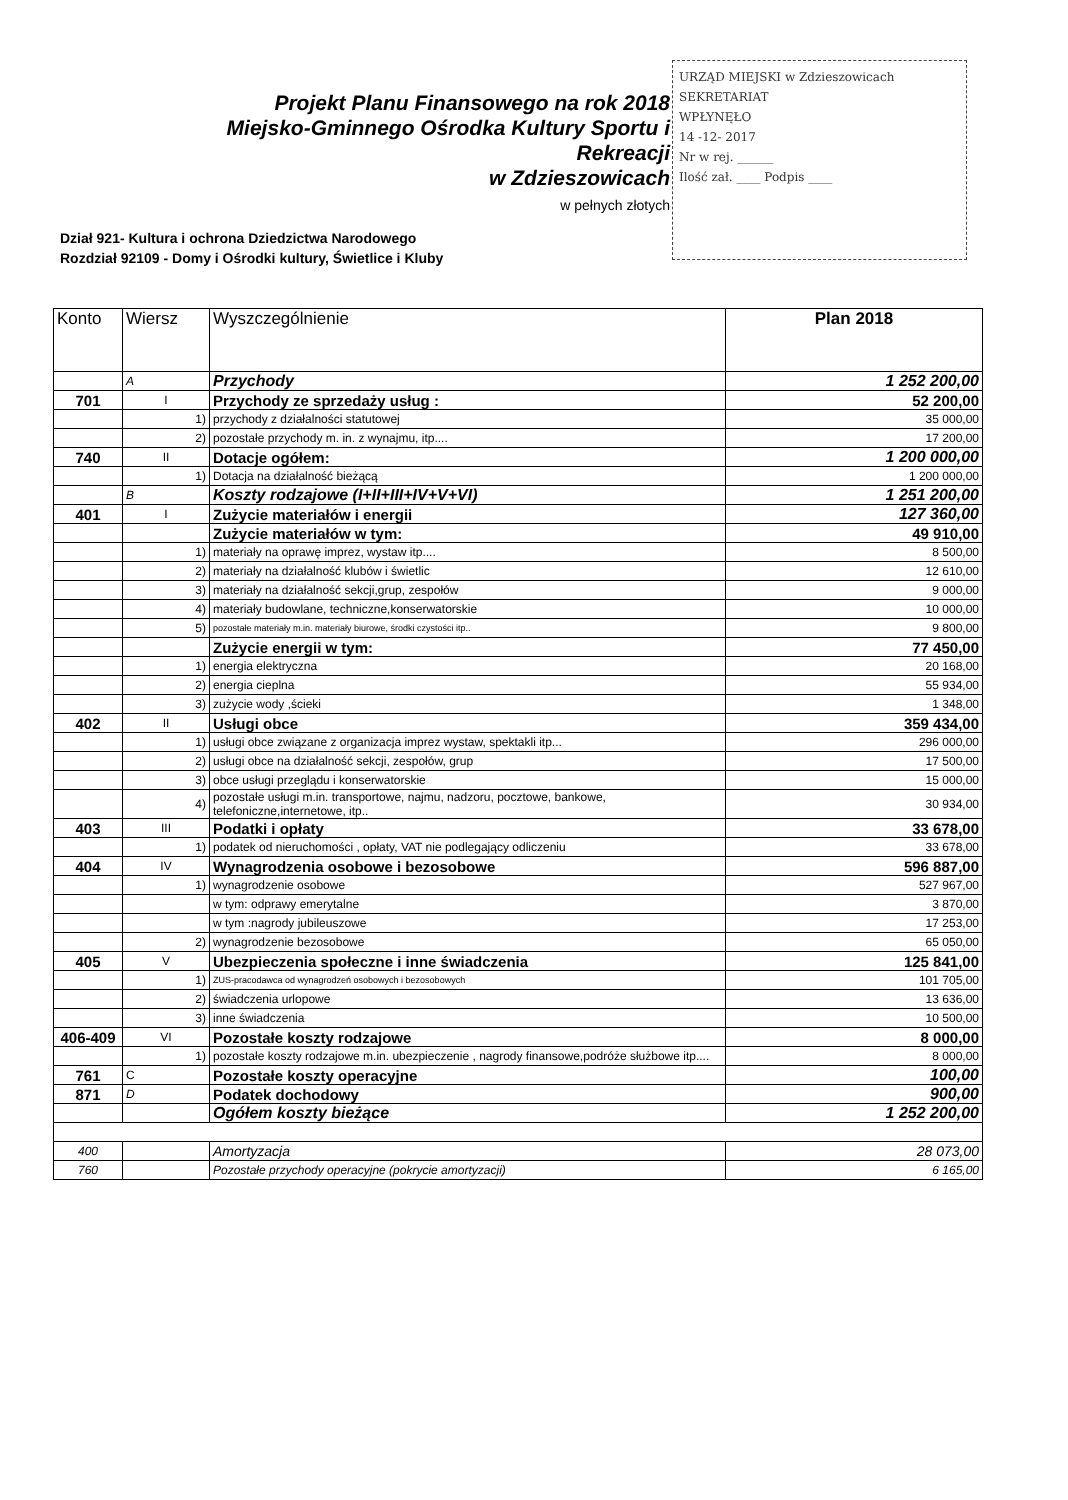Projekt Planu Finansowego na rok 2018
Miejsko-Gminnego Ośrodka Kultury Sportu i Rekreacji
w Zdzieszowicach
w pełnych złotych
URZĄD MIEJSKI w Zdzieszowicach
SEKRETARIAT
WPŁYNĘŁO
14 -12- 2017
Nr w rej. ______
Ilość zał. ____ Podpis ____
Dział 921- Kultura i ochrona Dziedzictwa Narodowego
Rozdział 92109 - Domy i Ośrodki kultury, Świetlice i Kluby
| Konto | Wiersz | Wyszczególnienie | Plan 2018 |
| --- | --- | --- | --- |
| | A | Przychody | 1 252 200,00 |
| 701 | I | Przychody ze sprzedaży usług : | 52 200,00 |
| | 1) | przychody z działalności statutowej | 35 000,00 |
| | 2) | pozostałe przychody m. in. z wynajmu, itp.... | 17 200,00 |
| 740 | II | Dotacje ogółem: | 1 200 000,00 |
| | 1) | Dotacja na działalność bieżącą | 1 200 000,00 |
| | B | Koszty rodzajowe (I+II+III+IV+V+VI) | 1 251 200,00 |
| 401 | I | Zużycie materiałów i energii | 127 360,00 |
| | | Zużycie materiałów w tym: | 49 910,00 |
| | 1) | materiały na oprawę imprez, wystaw itp.... | 8 500,00 |
| | 2) | materiały na działalność klubów i świetlic | 12 610,00 |
| | 3) | materiały na działalność sekcji,grup, zespołów | 9 000,00 |
| | 4) | materiały budowlane, techniczne,konserwatorskie | 10 000,00 |
| | 5) | pozostałe materiały m.in. materiały biurowe, środki czystości itp.. | 9 800,00 |
| | | Zużycie energii w tym: | 77 450,00 |
| | 1) | energia elektryczna | 20 168,00 |
| | 2) | energia cieplna | 55 934,00 |
| | 3) | zużycie wody ,ścieki | 1 348,00 |
| 402 | II | Usługi obce | 359 434,00 |
| | 1) | usługi obce związane z organizacja imprez wystaw, spektakli itp... | 296 000,00 |
| | 2) | usługi obce na działalność sekcji, zespołów, grup | 17 500,00 |
| | 3) | obce usługi przeglądu i konserwatorskie | 15 000,00 |
| | 4) | pozostałe usługi m.in. transportowe, najmu, nadzoru, pocztowe, bankowe, telefoniczne,internetowe, itp.. | 30 934,00 |
| 403 | III | Podatki i opłaty | 33 678,00 |
| | 1) | podatek od nieruchomości , opłaty, VAT nie podlegający odliczeniu | 33 678,00 |
| 404 | IV | Wynagrodzenia osobowe i bezosobowe | 596 887,00 |
| | 1) | wynagrodzenie osobowe | 527 967,00 |
| | | w tym: odprawy emerytalne | 3 870,00 |
| | | w tym :nagrody jubileuszowe | 17 253,00 |
| | 2) | wynagrodzenie bezosobowe | 65 050,00 |
| 405 | V | Ubezpieczenia społeczne i inne świadczenia | 125 841,00 |
| | 1) | ZUS-pracodawca od wynagrodzeń osobowych i bezosobowych | 101 705,00 |
| | 2) | świadczenia urlopowe | 13 636,00 |
| | 3) | inne świadczenia | 10 500,00 |
| 406-409 | VI | Pozostałe koszty rodzajowe | 8 000,00 |
| | 1) | pozostałe koszty rodzajowe m.in. ubezpieczenie , nagrody finansowe,podróże służbowe itp.... | 8 000,00 |
| 761 | C | Pozostałe koszty operacyjne | 100,00 |
| 871 | D | Podatek dochodowy | 900,00 |
| | | Ogółem koszty bieżące | 1 252 200,00 |
| 400 | | Amortyzacja | 28 073,00 |
| 760 | | Pozostałe przychody operacyjne (pokrycie amortyzacji) | 6 165,00 |